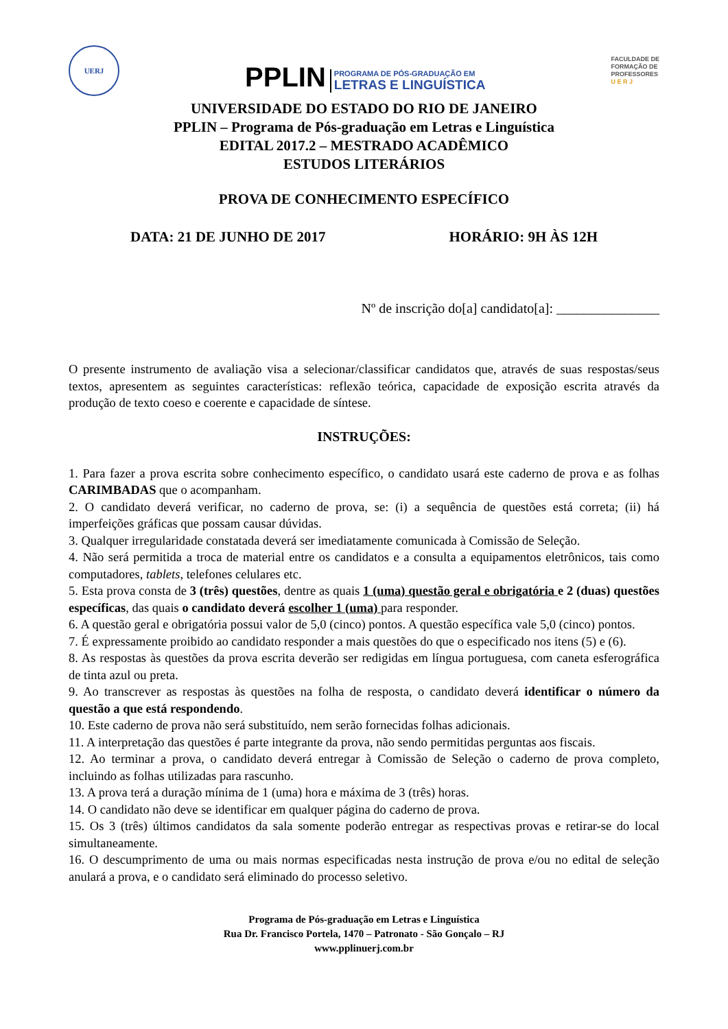UERJ
PPLIN
PROGRAMA DE PÓS-GRADUAÇÃO EM
LETRAS E LINGUÍSTICA
FACULDADE DE
FORMAÇÃO DE
PROFESSORES
U E R J
UNIVERSIDADE DO ESTADO DO RIO DE JANEIRO
PPLIN – Programa de Pós-graduação em Letras e Linguística
EDITAL 2017.2 – MESTRADO ACADÊMICO
ESTUDOS LITERÁRIOS
PROVA DE CONHECIMENTO ESPECÍFICO
DATA: 21 DE JUNHO DE 2017 HORÁRIO: 9H ÀS 12H
Nº de inscrição do[a] candidato[a]: _______________
O presente instrumento de avaliação visa a selecionar/classificar candidatos que, através de suas respostas/seus textos, apresentem as seguintes características: reflexão teórica, capacidade de exposição escrita através da produção de texto coeso e coerente e capacidade de síntese.
INSTRUÇÕES:
1. Para fazer a prova escrita sobre conhecimento específico, o candidato usará este caderno de prova e as folhas CARIMBADAS que o acompanham.
2. O candidato deverá verificar, no caderno de prova, se: (i) a sequência de questões está correta; (ii) há imperfeições gráficas que possam causar dúvidas.
3. Qualquer irregularidade constatada deverá ser imediatamente comunicada à Comissão de Seleção.
4. Não será permitida a troca de material entre os candidatos e a consulta a equipamentos eletrônicos, tais como computadores, tablets, telefones celulares etc.
5. Esta prova consta de 3 (três) questões, dentre as quais 1 (uma) questão geral e obrigatória e 2 (duas) questões específicas, das quais o candidato deverá escolher 1 (uma) para responder.
6. A questão geral e obrigatória possui valor de 5,0 (cinco) pontos. A questão específica vale 5,0 (cinco) pontos.
7. É expressamente proibido ao candidato responder a mais questões do que o especificado nos itens (5) e (6).
8. As respostas às questões da prova escrita deverão ser redigidas em língua portuguesa, com caneta esferográfica de tinta azul ou preta.
9. Ao transcrever as respostas às questões na folha de resposta, o candidato deverá identificar o número da questão a que está respondendo.
10. Este caderno de prova não será substituído, nem serão fornecidas folhas adicionais.
11. A interpretação das questões é parte integrante da prova, não sendo permitidas perguntas aos fiscais.
12. Ao terminar a prova, o candidato deverá entregar à Comissão de Seleção o caderno de prova completo, incluindo as folhas utilizadas para rascunho.
13. A prova terá a duração mínima de 1 (uma) hora e máxima de 3 (três) horas.
14. O candidato não deve se identificar em qualquer página do caderno de prova.
15. Os 3 (três) últimos candidatos da sala somente poderão entregar as respectivas provas e retirar-se do local simultaneamente.
16. O descumprimento de uma ou mais normas especificadas nesta instrução de prova e/ou no edital de seleção anulará a prova, e o candidato será eliminado do processo seletivo.
Programa de Pós-graduação em Letras e Linguística
Rua Dr. Francisco Portela, 1470 – Patronato - São Gonçalo – RJ
www.pplinuerj.com.br